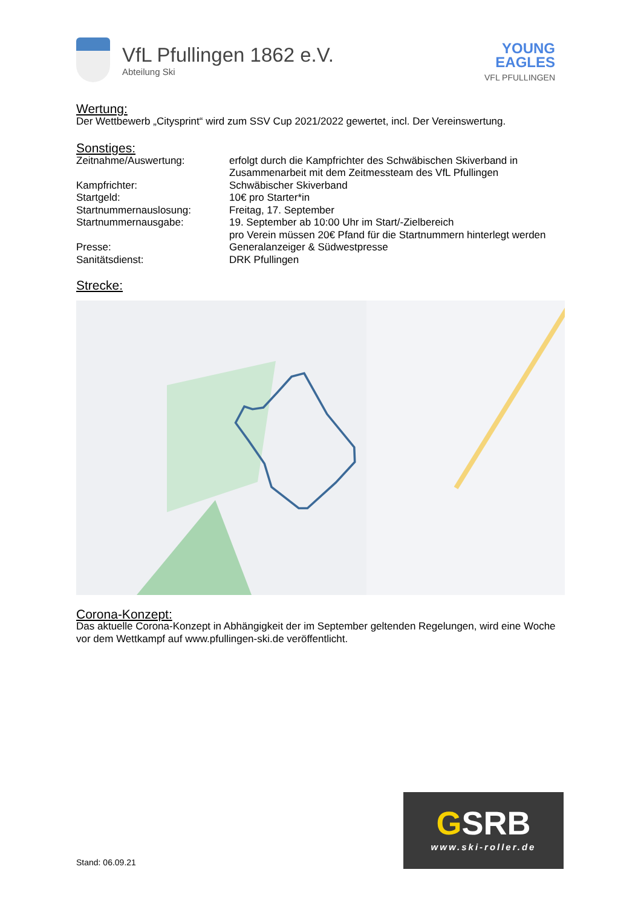VfL Pfullingen 1862 e.V.
Abteilung Ski
YOUNG
EAGLES
VFL PFULLINGEN
Wertung:
Der Wettbewerb „Citysprint“ wird zum SSV Cup 2021/2022 gewertet, incl. Der Vereinswertung.
Sonstiges:
| Zeitnahme/Auswertung: | erfolgt durch die Kampfrichter des Schwäbischen Skiverband in Zusammenarbeit mit dem Zeitmessteam des VfL Pfullingen |
| Kampfrichter: | Schwäbischer Skiverband |
| Startgeld: | 10€ pro Starter*in |
| Startnummernauslosung: | Freitag, 17. September |
| Startnummernausgabe: | 19. September ab 10:00 Uhr im Start/-Zielbereich pro Verein müssen 20€ Pfand für die Startnummern hinterlegt werden |
| Presse: | Generalanzeiger & Südwestpresse |
| Sanitätsdienst: | DRK Pfullingen |
Strecke:
Corona-Konzept:
Das aktuelle Corona-Konzept in Abhängigkeit der im September geltenden Regelungen, wird eine Woche vor dem Wettkampf auf www.pfullingen-ski.de veröffentlicht.
Stand: 06.09.21
GSRB
www.ski-roller.de